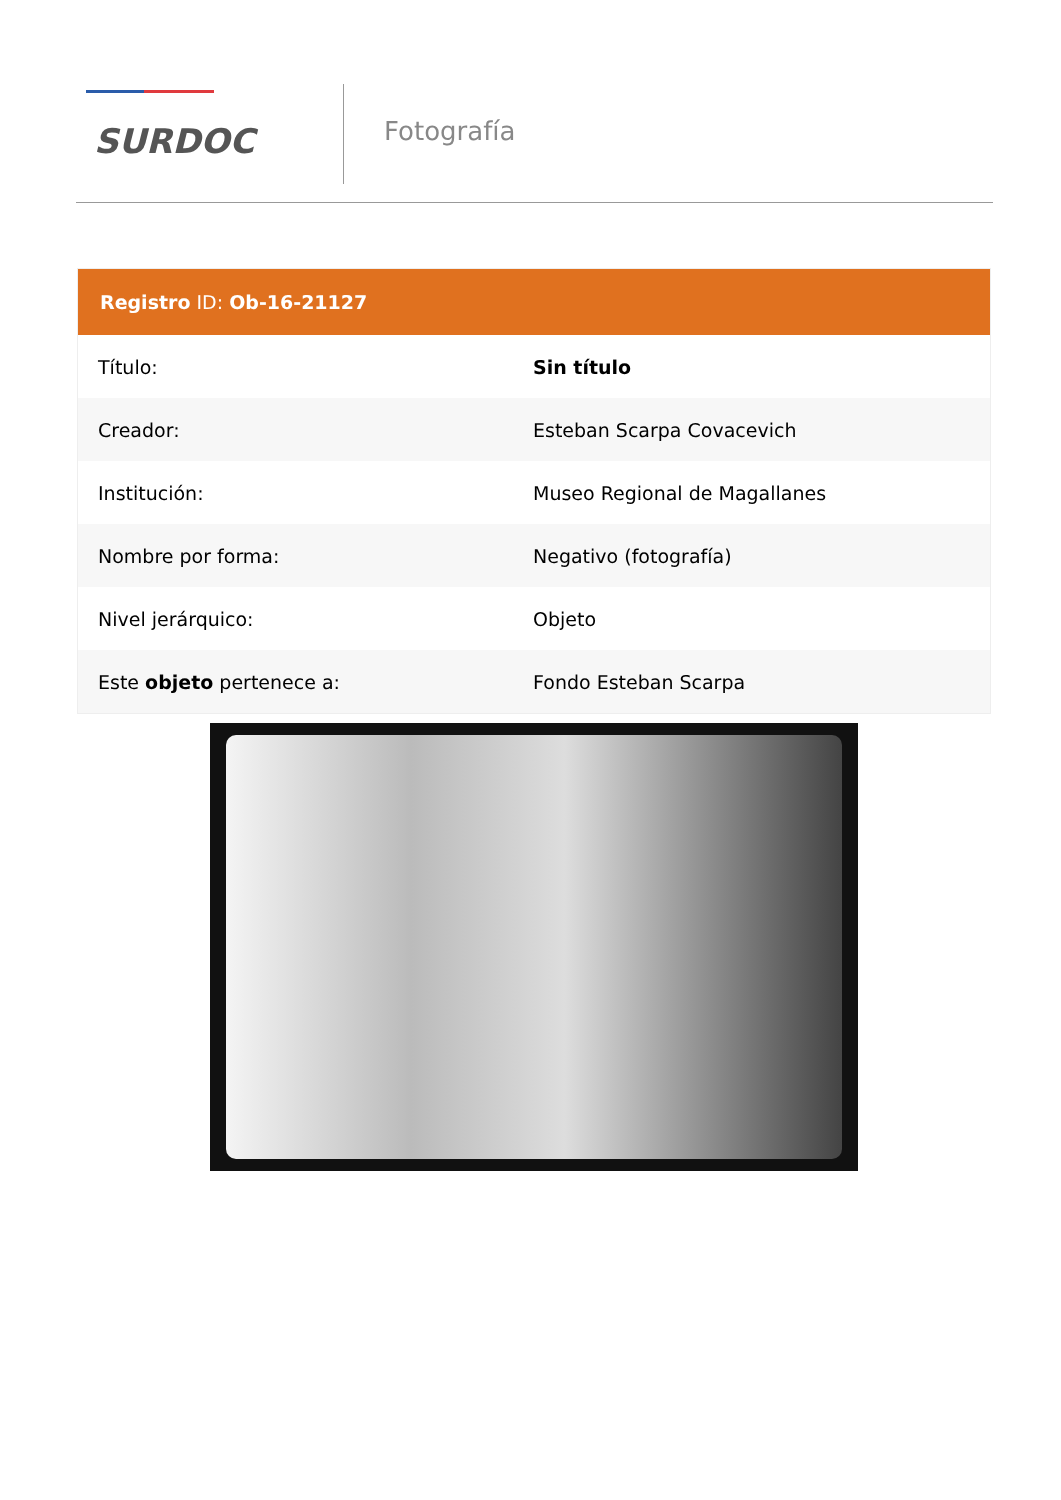SURDOC
Fotografía
| Registro ID: Ob-16-21127 | |
| --- | --- |
| Título: | Sin título |
| Creador: | Esteban Scarpa Covacevich |
| Institución: | Museo Regional de Magallanes |
| Nombre por forma: | Negativo (fotografía) |
| Nivel jerárquico: | Objeto |
| Este objeto pertenece a: | Fondo Esteban Scarpa |